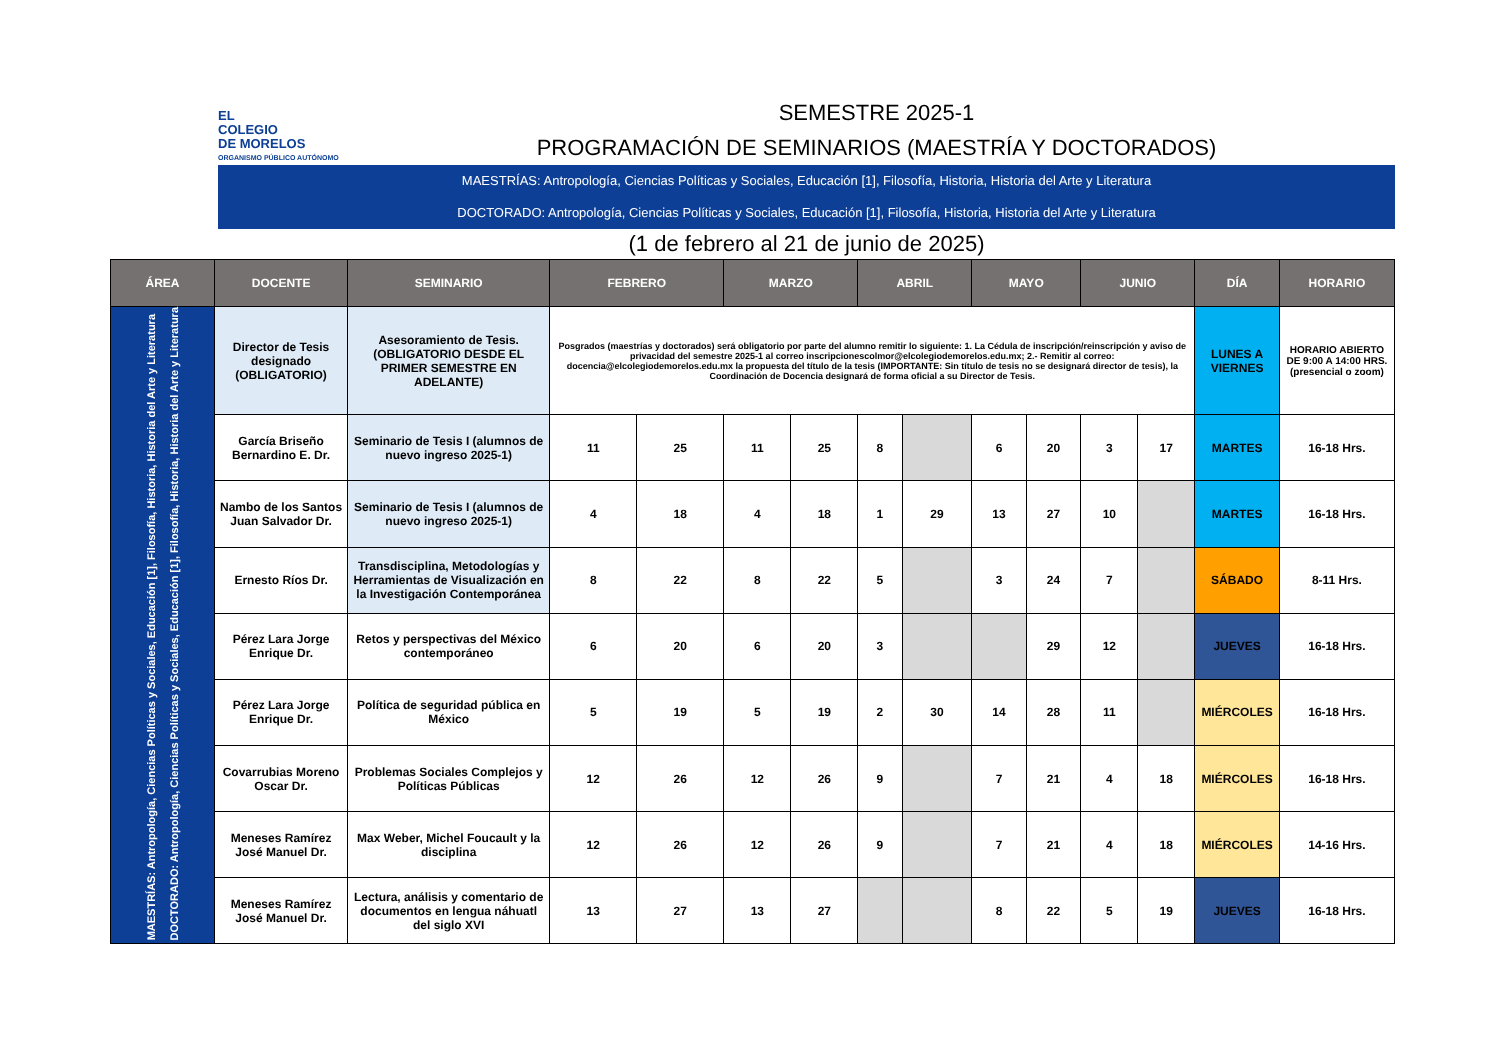EL
COLEGIO
DE MORELOS
ORGANISMO PÚBLICO AUTÓNOMO
SEMESTRE 2025-1
PROGRAMACIÓN DE SEMINARIOS (MAESTRÍA Y DOCTORADOS)
MAESTRÍAS: Antropología, Ciencias Políticas y Sociales, Educación [1], Filosofía, Historia, Historia del Arte y Literatura
DOCTORADO: Antropología, Ciencias Políticas y Sociales, Educación [1], Filosofía, Historia, Historia del Arte y Literatura
(1 de febrero al 21 de junio de 2025)
| ÁREA | DOCENTE | SEMINARIO | FEBRERO | | MARZO | | ABRIL | | MAYO | | JUNIO | | DÍA | HORARIO |
| --- | --- | --- | --- | --- | --- | --- | --- | --- | --- | --- | --- | --- | --- | --- |
| MAESTRÍAS: Antropología, Ciencias Políticas y Sociales, Educación [1], Filosofía, Historia, Historia del Arte y Literatura DOCTORADO: Antropología, Ciencias Políticas y Sociales, Educación [1], Filosofía, Historia, Historia del Arte y Literatura | Director de Tesis designado (OBLIGATORIO) | Asesoramiento de Tesis. (OBLIGATORIO DESDE EL PRIMER SEMESTRE EN ADELANTE) | Posgrados (maestrías y doctorados) será obligatorio por parte del alumno remitir lo siguiente: 1. La Cédula de inscripción/reinscripción y aviso de privacidad del semestre 2025-1 al correo inscripcionescolmor@elcolegiodemorelos.edu.mx; 2.- Remitir al correo: docencia@elcolegiodemorelos.edu.mx la propuesta del título de la tesis (IMPORTANTE: Sin título de tesis no se designará director de tesis), la Coordinación de Docencia designará de forma oficial a su Director de Tesis. | | | | | | | | | | LUNES A VIERNES | HORARIO ABIERTO DE 9:00 A 14:00 HRS. (presencial o zoom) |
| | García Briseño Bernardino E. Dr. | Seminario de Tesis I (alumnos de nuevo ingreso 2025-1) | 11 | 25 | 11 | 25 | 8 | | 6 | 20 | 3 | 17 | MARTES | 16-18 Hrs. |
| | Nambo de los Santos Juan Salvador Dr. | Seminario de Tesis I (alumnos de nuevo ingreso 2025-1) | 4 | 18 | 4 | 18 | 1 | 29 | 13 | 27 | 10 | | MARTES | 16-18 Hrs. |
| | Ernesto Ríos Dr. | Transdisciplina, Metodologías y Herramientas de Visualización en la Investigación Contemporánea | 8 | 22 | 8 | 22 | 5 | | 3 | 24 | 7 | | SÁBADO | 8-11 Hrs. |
| | Pérez Lara Jorge Enrique Dr. | Retos y perspectivas del México contemporáneo | 6 | 20 | 6 | 20 | 3 | | | 29 | 12 | | JUEVES | 16-18 Hrs. |
| | Pérez Lara Jorge Enrique Dr. | Política de seguridad pública en México | 5 | 19 | 5 | 19 | 2 | 30 | 14 | 28 | 11 | | MIÉRCOLES | 16-18 Hrs. |
| | Covarrubias Moreno Oscar Dr. | Problemas Sociales Complejos y Políticas Públicas | 12 | 26 | 12 | 26 | 9 | | 7 | 21 | 4 | 18 | MIÉRCOLES | 16-18 Hrs. |
| | Meneses Ramírez José Manuel Dr. | Max Weber, Michel Foucault y la disciplina | 12 | 26 | 12 | 26 | 9 | | 7 | 21 | 4 | 18 | MIÉRCOLES | 14-16 Hrs. |
| | Meneses Ramírez José Manuel Dr. | Lectura, análisis y comentario de documentos en lengua náhuatl del siglo XVI | 13 | 27 | 13 | 27 | | | 8 | 22 | 5 | 19 | JUEVES | 16-18 Hrs. |